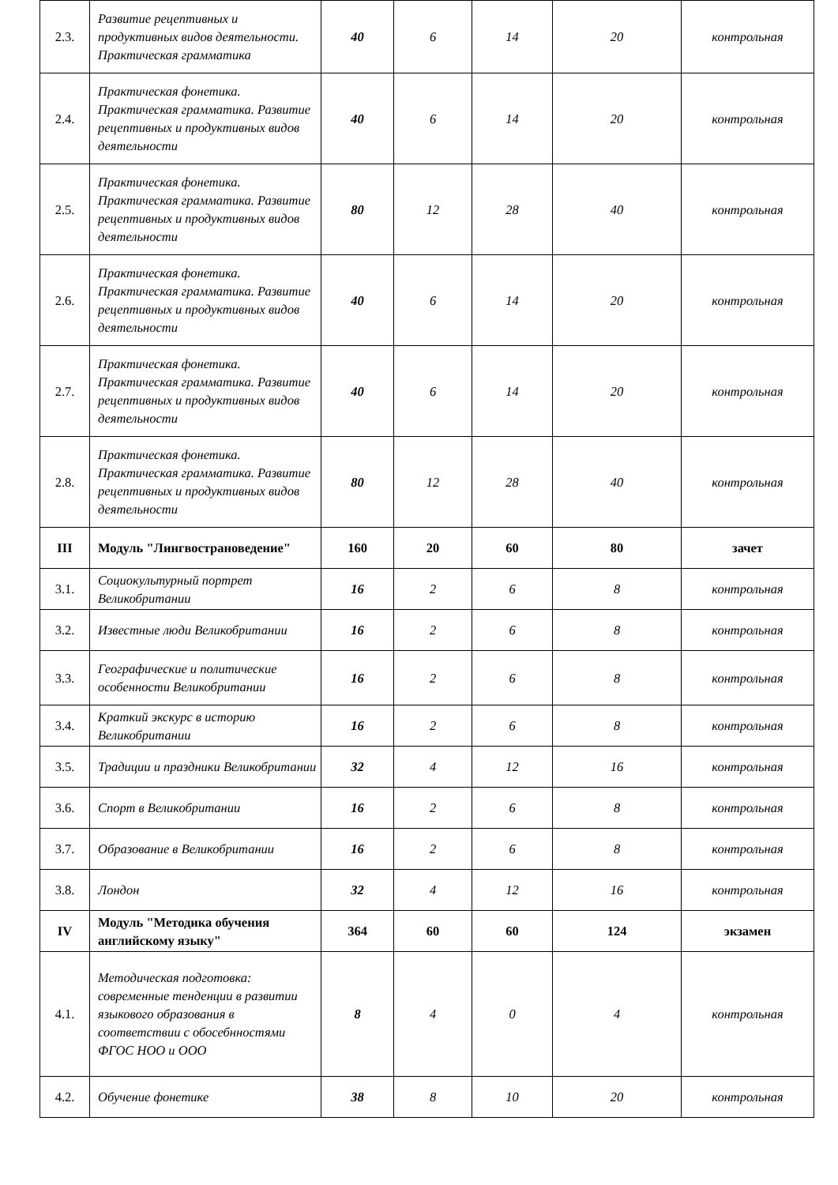| 2.3. | Развитие рецептивных и продуктивных видов деятельности. Практическая грамматика | 40 | 6 | 14 | 20 | контрольная |
| 2.4. | Практическая фонетика. Практическая грамматика. Развитие рецептивных и продуктивных видов деятельности | 40 | 6 | 14 | 20 | контрольная |
| 2.5. | Практическая фонетика. Практическая грамматика. Развитие рецептивных и продуктивных видов деятельности | 80 | 12 | 28 | 40 | контрольная |
| 2.6. | Практическая фонетика. Практическая грамматика. Развитие рецептивных и продуктивных видов деятельности | 40 | 6 | 14 | 20 | контрольная |
| 2.7. | Практическая фонетика. Практическая грамматика. Развитие рецептивных и продуктивных видов деятельности | 40 | 6 | 14 | 20 | контрольная |
| 2.8. | Практическая фонетика. Практическая грамматика. Развитие рецептивных и продуктивных видов деятельности | 80 | 12 | 28 | 40 | контрольная |
| III | Модуль "Лингвострановедение" | 160 | 20 | 60 | 80 | зачет |
| 3.1. | Социокультурный портрет Великобритании | 16 | 2 | 6 | 8 | контрольная |
| 3.2. | Известные люди Великобритании | 16 | 2 | 6 | 8 | контрольная |
| 3.3. | Географические и политические особенности Великобритании | 16 | 2 | 6 | 8 | контрольная |
| 3.4. | Краткий экскурс в историю Великобритании | 16 | 2 | 6 | 8 | контрольная |
| 3.5. | Традиции и праздники Великобритании | 32 | 4 | 12 | 16 | контрольная |
| 3.6. | Спорт в Великобритании | 16 | 2 | 6 | 8 | контрольная |
| 3.7. | Образование в Великобритании | 16 | 2 | 6 | 8 | контрольная |
| 3.8. | Лондон | 32 | 4 | 12 | 16 | контрольная |
| IV | Модуль "Методика обучения английскому языку" | 364 | 60 | 60 | 124 | экзамен |
| 4.1. | Методическая подготовка: современные тенденции в развитии языкового образования в соответствии с обосебнностями ФГОС НОО и ООО | 8 | 4 | 0 | 4 | контрольная |
| 4.2. | Обучение фонетике | 38 | 8 | 10 | 20 | контрольная |